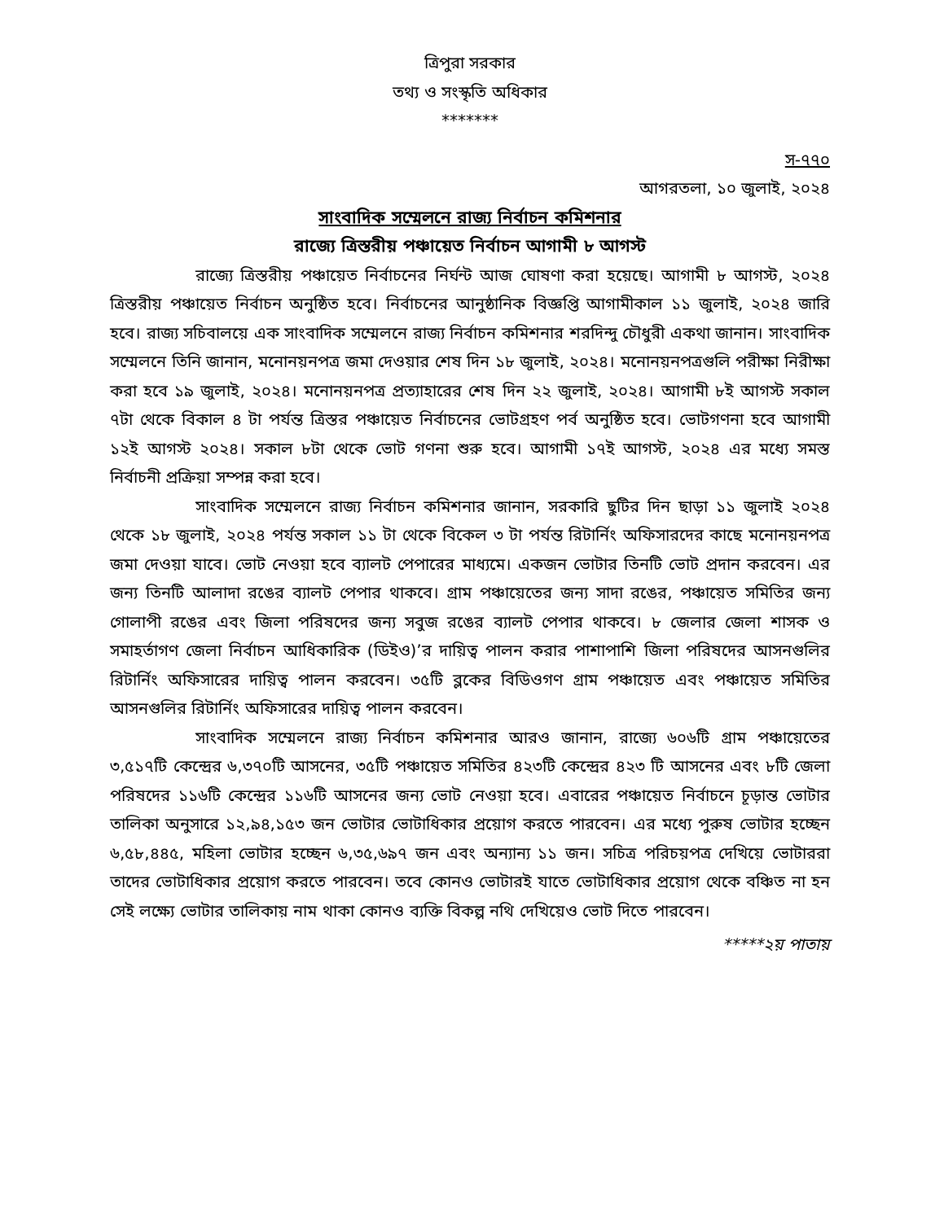ত্রিপুরা সরকার
তথ্য ও সংস্কৃতি অধিকার
*******
স-৭৭০
আগরতলা, ১০ জুলাই, ২০২৪
সাংবাদিক সম্মেলনে রাজ্য নির্বাচন কমিশনার
রাজ্যে ত্রিস্তরীয় পঞ্চায়েত নির্বাচন আগামী ৮ আগস্ট
রাজ্যে ত্রিস্তরীয় পঞ্চায়েত নির্বাচনের নির্ঘন্ট আজ ঘোষণা করা হয়েছে। আগামী ৮ আগস্ট, ২০২৪ ত্রিস্তরীয় পঞ্চায়েত নির্বাচন অনুষ্ঠিত হবে। নির্বাচনের আনুষ্ঠানিক বিজ্ঞপ্তি আগামীকাল ১১ জুলাই, ২০২৪ জারি হবে। রাজ্য সচিবালয়ে এক সাংবাদিক সম্মেলনে রাজ্য নির্বাচন কমিশনার শরদিন্দু চৌধুরী একথা জানান। সাংবাদিক সম্মেলনে তিনি জানান, মনোনয়নপত্র জমা দেওয়ার শেষ দিন ১৮ জুলাই, ২০২৪। মনোনয়নপত্রগুলি পরীক্ষা নিরীক্ষা করা হবে ১৯ জুলাই, ২০২৪। মনোনয়নপত্র প্রত্যাহারের শেষ দিন ২২ জুলাই, ২০২৪। আগামী ৮ই আগস্ট সকাল ৭টা থেকে বিকাল ৪ টা পর্যন্ত ত্রিস্তর পঞ্চায়েত নির্বাচনের ভোটগ্রহণ পর্ব অনুষ্ঠিত হবে। ভোটগণনা হবে আগামী ১২ই আগস্ট ২০২৪। সকাল ৮টা থেকে ভোট গণনা শুরু হবে। আগামী ১৭ই আগস্ট, ২০২৪ এর মধ্যে সমস্ত নির্বাচনী প্রক্রিয়া সম্পন্ন করা হবে।
সাংবাদিক সম্মেলনে রাজ্য নির্বাচন কমিশনার জানান, সরকারি ছুটির দিন ছাড়া ১১ জুলাই ২০২৪ থেকে ১৮ জুলাই, ২০২৪ পর্যন্ত সকাল ১১ টা থেকে বিকেল ৩ টা পর্যন্ত রিটার্নিং অফিসারদের কাছে মনোনয়নপত্র জমা দেওয়া যাবে। ভোট নেওয়া হবে ব্যালট পেপারের মাধ্যমে। একজন ভোটার তিনটি ভোট প্রদান করবেন। এর জন্য তিনটি আলাদা রঙের ব্যালট পেপার থাকবে। গ্রাম পঞ্চায়েতের জন্য সাদা রঙের, পঞ্চায়েত সমিতির জন্য গোলাপী রঙের এবং জিলা পরিষদের জন্য সবুজ রঙের ব্যালট পেপার থাকবে। ৮ জেলার জেলা শাসক ও সমাহর্তাগণ জেলা নির্বাচন আধিকারিক (ডিইও)’র দায়িত্ব পালন করার পাশাপাশি জিলা পরিষদের আসনগুলির রিটার্নিং অফিসারের দায়িত্ব পালন করবেন। ৩৫টি ব্লকের বিডিওগণ গ্রাম পঞ্চায়েত এবং পঞ্চায়েত সমিতির আসনগুলির রিটার্নিং অফিসারের দায়িত্ব পালন করবেন।
সাংবাদিক সম্মেলনে রাজ্য নির্বাচন কমিশনার আরও জানান, রাজ্যে ৬০৬টি গ্রাম পঞ্চায়েতের ৩,৫১৭টি কেন্দ্রের ৬,৩৭০টি আসনের, ৩৫টি পঞ্চায়েত সমিতির ৪২৩টি কেন্দ্রের ৪২৩ টি আসনের এবং ৮টি জেলা পরিষদের ১১৬টি কেন্দ্রের ১১৬টি আসনের জন্য ভোট নেওয়া হবে। এবারের পঞ্চায়েত নির্বাচনে চূড়ান্ত ভোটার তালিকা অনুসারে ১২,৯৪,১৫৩ জন ভোটার ভোটাধিকার প্রয়োগ করতে পারবেন। এর মধ্যে পুরুষ ভোটার হচ্ছেন ৬,৫৮,৪৪৫, মহিলা ভোটার হচ্ছেন ৬,৩৫,৬৯৭ জন এবং অন্যান্য ১১ জন। সচিত্র পরিচয়পত্র দেখিয়ে ভোটাররা তাদের ভোটাধিকার প্রয়োগ করতে পারবেন। তবে কোনও ভোটারই যাতে ভোটাধিকার প্রয়োগ থেকে বঞ্চিত না হন সেই লক্ষ্যে ভোটার তালিকায় নাম থাকা কোনও ব্যক্তি বিকল্প নথি দেখিয়েও ভোট দিতে পারবেন।
*****২য় পাতায়